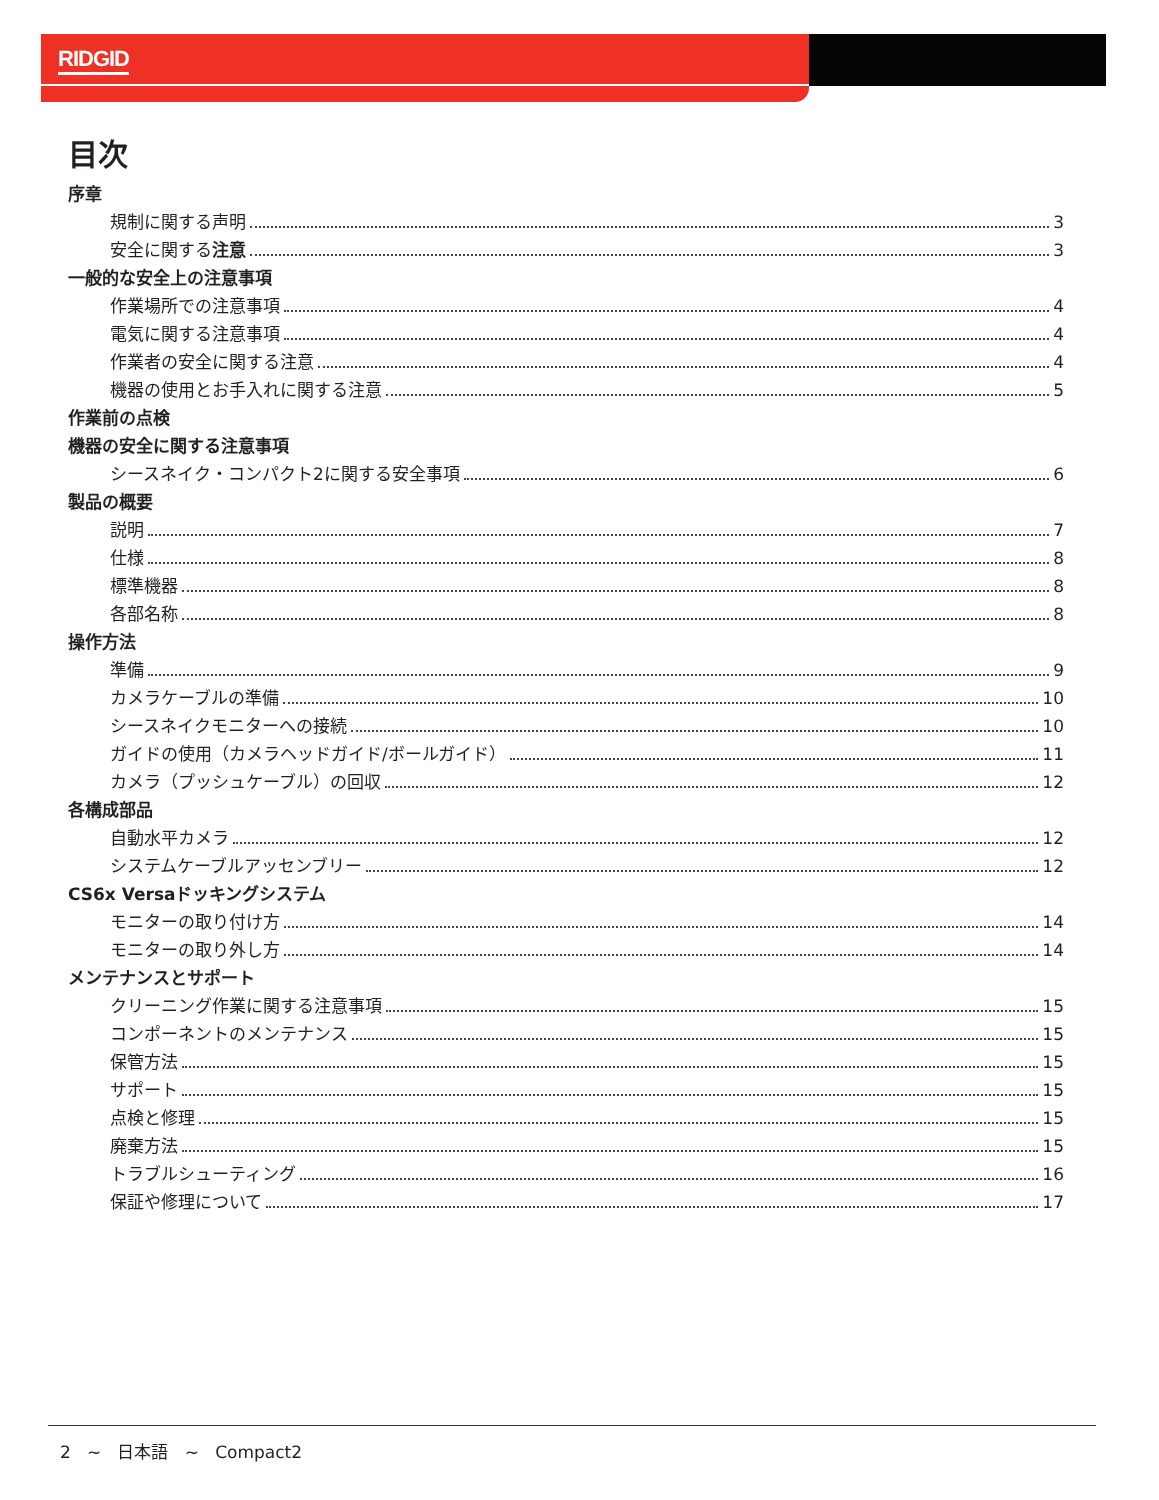RIDGID
目次
序章
規制に関する声明 3
安全に関する注意 3
一般的な安全上の注意事項
作業場所での注意事項 4
電気に関する注意事項 4
作業者の安全に関する注意 4
機器の使用とお手入れに関する注意 5
作業前の点検
機器の安全に関する注意事項
シースネイク・コンパクト2に関する安全事項 6
製品の概要
説明 7
仕様 8
標準機器 8
各部名称 8
操作方法
準備 9
カメラケーブルの準備 10
シースネイクモニターへの接続 10
ガイドの使用（カメラヘッドガイド/ボールガイド） 11
カメラ（プッシュケーブル）の回収 12
各構成部品
自動水平カメラ 12
システムケーブルアッセンブリー 12
CS6x Versaドッキングシステム
モニターの取り付け方 14
モニターの取り外し方 14
メンテナンスとサポート
クリーニング作業に関する注意事項 15
コンポーネントのメンテナンス 15
保管方法 15
サポート 15
点検と修理 15
廃棄方法 15
トラブルシューティング 16
保証や修理について 17
2 ~ 日本語 ~ Compact2